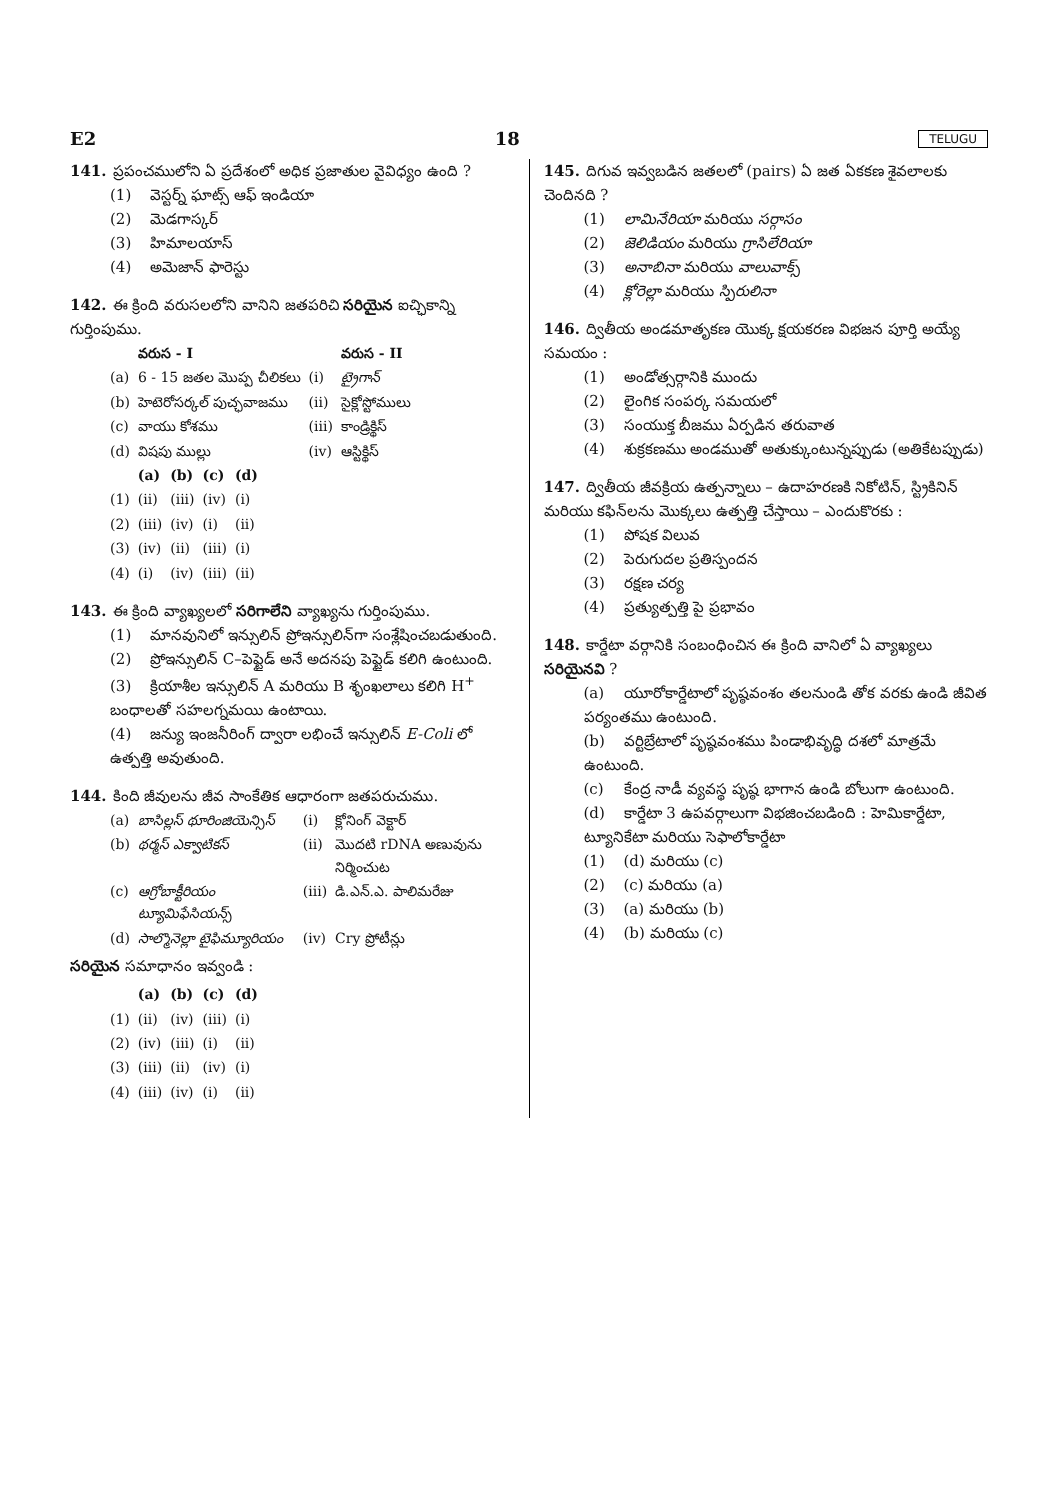E2 18 TELUGU
141. ప్రపంచములోని ఏ ప్రదేశంలో అధిక ప్రజాతుల వైవిధ్యం ఉంది ?
(1) వెస్టర్న్ ఘాట్స్ ఆఫ్ ఇండియా
(2) మెడగాస్కర్
(3) హిమాలయాస్
(4) అమెజాన్ ఫారెస్టు
142. ఈ క్రింది వరుసలలోని వానిని జతపరిచి సరియైన ఐచ్ఛికాన్ని గుర్తింపుము.
| | వరుస - I | | వరుస - II |
| --- | --- | --- | --- |
| (a) | 6 - 15 జతల మొప్ప చీలికలు | (i) | ట్రైగాన్ |
| (b) | హెటెరోసర్కల్ పుచ్ఛవాజము | (ii) | సైక్లోస్టోములు |
| (c) | వాయు కోశము | (iii) | కాండ్రిక్థిస్ |
| (d) | విషపు ముల్లు | (iv) | ఆస్టిక్థిస్ |
| | (a) | (b) | (c) | (d) |
| --- | --- | --- | --- | --- |
| (1) | (ii) | (iii) | (iv) | (i) |
| (2) | (iii) | (iv) | (i) | (ii) |
| (3) | (iv) | (ii) | (iii) | (i) |
| (4) | (i) | (iv) | (iii) | (ii) |
143. ఈ క్రింది వ్యాఖ్యలలో సరిగాలేని వ్యాఖ్యను గుర్తింపుము.
(1) మానవునిలో ఇన్సులిన్ ప్రోఇన్సులిన్‌గా సంశ్లేషించబడుతుంది.
(2) ప్రోఇన్సులిన్ C–పెప్టైడ్ అనే అదనపు పెప్టైడ్ కలిగి ఉంటుంది.
(3) క్రియాశీల ఇన్సులిన్ A మరియు B శృంఖలాలు కలిగి H<sup>+</sup> బంధాలతో సహలగ్నమయి ఉంటాయి.
(4) జన్యు ఇంజనీరింగ్ ద్వారా లభించే ఇన్సులిన్ E-Coli లో ఉత్పత్తి అవుతుంది.
144. కింది జీవులను జీవ సాంకేతిక ఆధారంగా జతపరుచుము.
| (a) | బాసిల్లస్ థూరింజియెన్సిస్ | (i) | క్లోనింగ్ వెక్టార్ |
| (b) | థర్మస్ ఎక్వాటికస్ | (ii) | మొదటి rDNA అణువును నిర్మించుట |
| (c) | ఆగ్రోబాక్టీరియం ట్యూమిఫేసియన్స్ | (iii) | డి.ఎన్.ఎ. పాలిమరేజు |
| (d) | సాల్మొనెల్లా టైఫిమ్యూరియం | (iv) | Cry ప్రోటీన్లు |
సరియైన సమాధానం ఇవ్వండి :
| | (a) | (b) | (c) | (d) |
| --- | --- | --- | --- | --- |
| (1) | (ii) | (iv) | (iii) | (i) |
| (2) | (iv) | (iii) | (i) | (ii) |
| (3) | (iii) | (ii) | (iv) | (i) |
| (4) | (iii) | (iv) | (i) | (ii) |
145. దిగువ ఇవ్వబడిన జతలలో (pairs) ఏ జత ఏకకణ శైవలాలకు చెందినది ?
(1) లామినేరియా మరియు సర్గాసం
(2) జెలిడియం మరియు గ్రాసిలేరియా
(3) అనాబినా మరియు వాలువాక్స్
(4) క్లోరెల్లా మరియు స్పిరులినా
146. ద్వితీయ అండమాతృకణ యొక్క క్షయకరణ విభజన పూర్తి అయ్యే సమయం :
(1) అండోత్సర్గానికి ముందు
(2) లైంగిక సంపర్క సమయలో
(3) సంయుక్త బీజము ఏర్పడిన తరువాత
(4) శుక్రకణము అండముతో అతుక్కుంటున్నప్పుడు (అతికేటప్పుడు)
147. ద్వితీయ జీవక్రియ ఉత్పన్నాలు – ఉదాహరణకి నికోటిన్, స్ట్రికినిన్ మరియు కఫిన్‌లను మొక్కలు ఉత్పత్తి చేస్తాయి – ఎందుకొరకు :
(1) పోషక విలువ
(2) పెరుగుదల ప్రతిస్పందన
(3) రక్షణ చర్య
(4) ప్రత్యుత్పత్తి పై ప్రభావం
148. కార్డేటా వర్గానికి సంబంధించిన ఈ క్రింది వానిలో ఏ వ్యాఖ్యలు సరియైనవి ?
(a) యూరోకార్డేటాలో పృష్ఠవంశం తలనుండి తోక వరకు ఉండి జీవిత పర్యంతము ఉంటుంది.
(b) వర్టిబ్రేటాలో పృష్ఠవంశము పిండాభివృద్ధి దశలో మాత్రమే ఉంటుంది.
(c) కేంద్ర నాడీ వ్యవస్థ పృష్ఠ భాగాన ఉండి బోలుగా ఉంటుంది.
(d) కార్డేటా 3 ఉపవర్గాలుగా విభజించబడింది : హెమికార్డేటా, ట్యూనికేటా మరియు సెఫాలోకార్డేటా
(1) (d) మరియు (c)
(2) (c) మరియు (a)
(3) (a) మరియు (b)
(4) (b) మరియు (c)